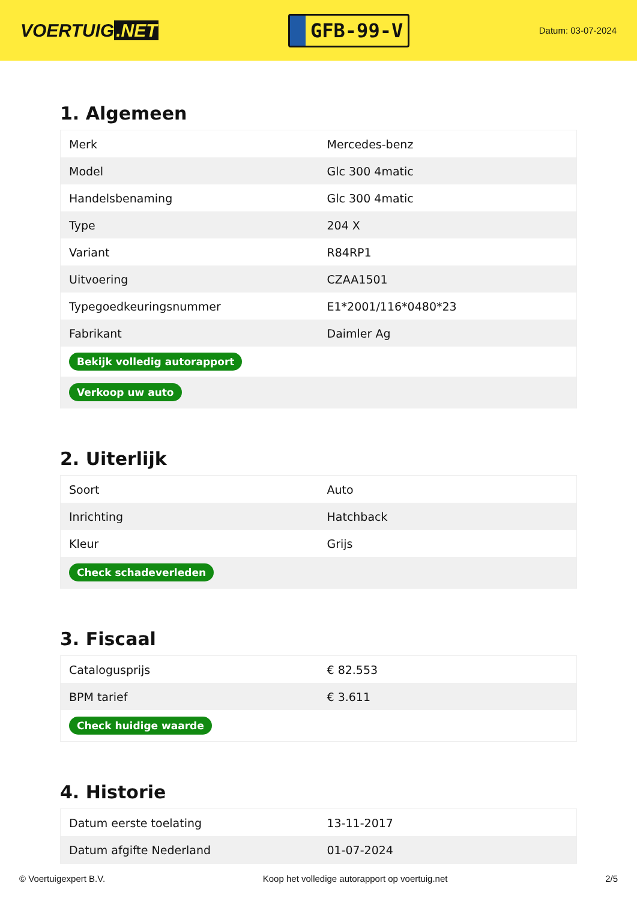VOERTUIG.NET
GFB-99-V
Datum: 03-07-2024
1. Algemeen
| Merk | Mercedes-benz |
| Model | Glc 300 4matic |
| Handelsbenaming | Glc 300 4matic |
| Type | 204 X |
| Variant | R84RP1 |
| Uitvoering | CZAA1501 |
| Typegoedkeuringsnummer | E1*2001/116*0480*23 |
| Fabrikant | Daimler Ag |
| Bekijk volledig autorapport | |
| Verkoop uw auto | |
2. Uiterlijk
| Soort | Auto |
| Inrichting | Hatchback |
| Kleur | Grijs |
| Check schadeverleden | |
3. Fiscaal
| Catalogusprijs | € 82.553 |
| BPM tarief | € 3.611 |
| Check huidige waarde | |
4. Historie
| Datum eerste toelating | 13-11-2017 |
| Datum afgifte Nederland | 01-07-2024 |
© Voertuigexpert B.V. Koop het volledige autorapport op voertuig.net 2/5